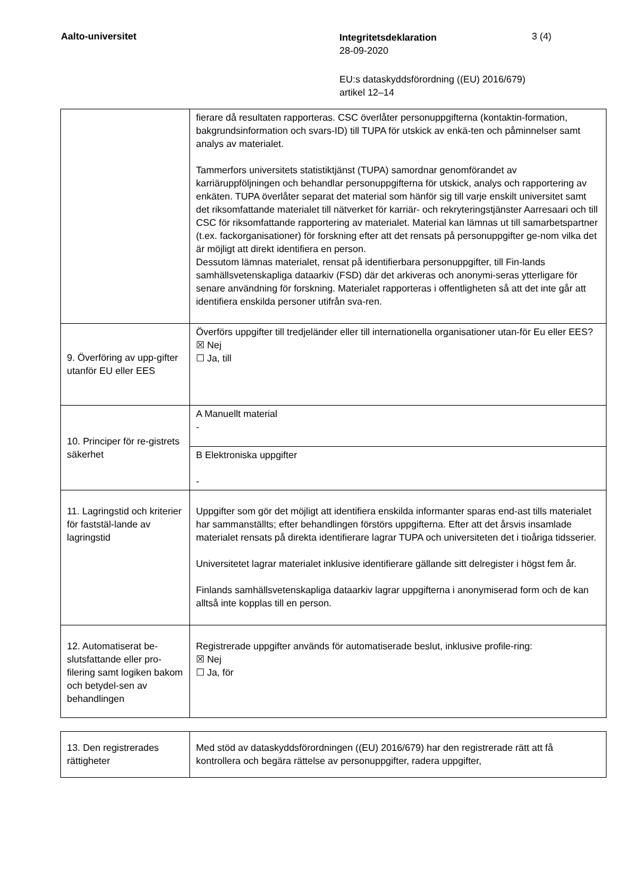Aalto-universitet
Integritetsdeklaration
28-09-2020
3 (4)
EU:s dataskyddsförordning ((EU) 2016/679)
artikel 12–14
| | fierare då resultaten rapporteras. CSC överlåter personuppgifterna (kontaktin-formation, bakgrundsinformation och svars-ID) till TUPA för utskick av enkä-ten och påminnelser samt analys av materialet. Tammerfors universitets statistiktjänst (TUPA) samordnar genomförandet av karriäruppföljningen och behandlar personuppgifterna för utskick, analys och rapportering av enkäten. TUPA överlåter separat det material som hänför sig till varje enskilt universitet samt det riksomfattande materialet till nätverket för karriär- och rekryteringstjänster Aarresaari och till CSC för riksomfattande rapportering av materialet. Material kan lämnas ut till samarbetspartner (t.ex. fackorganisationer) för forskning efter att det rensats på personuppgifter ge-nom vilka det är möjligt att direkt identifiera en person. Dessutom lämnas materialet, rensat på identifierbara personuppgifter, till Fin-lands samhällsvetenskapliga dataarkiv (FSD) där det arkiveras och anonymi-seras ytterligare för senare användning för forskning. Materialet rapporteras i offentligheten så att det inte går att identifiera enskilda personer utifrån sva-ren. |
| 9. Överföring av upp-gifter utanför EU eller EES | Överförs uppgifter till tredjeländer eller till internationella organisationer utan-för Eu eller EES? ☒ Nej ☐ Ja, till |
| 10. Principer för re-gistrets säkerhet | A Manuellt material - |
| | B Elektroniska uppgifter - |
| 11. Lagringstid och kriterier för faststäl-lande av lagringstid | Uppgifter som gör det möjligt att identifiera enskilda informanter sparas end-ast tills materialet har sammanställts; efter behandlingen förstörs uppgifterna. Efter att det årsvis insamlade materialet rensats på direkta identifierare lagrar TUPA och universiteten det i tioåriga tidsserier. Universitetet lagrar materialet inklusive identifierare gällande sitt delregister i högst fem år. Finlands samhällsvetenskapliga dataarkiv lagrar uppgifterna i anonymiserad form och de kan alltså inte kopplas till en person. |
| 12. Automatiserat be-slutsfattande eller pro-filering samt logiken bakom och betydel-sen av behandlingen | Registrerade uppgifter används för automatiserade beslut, inklusive profile-ring: ☒ Nej ☐ Ja, för |
| 13. Den registrerades rättigheter | Med stöd av dataskyddsförordningen ((EU) 2016/679) har den registrerade rätt att få kontrollera och begära rättelse av personuppgifter, radera uppgifter, |